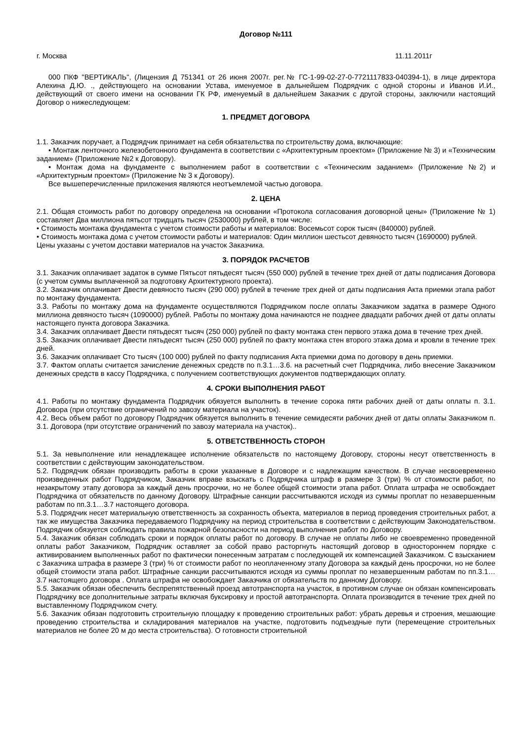Договор №111
г. Москва 11.11.2011г
000 ПКФ "ВЕРТИКАЛЬ", (Лицензия Д 751341 от 26 июня 2007г. рег.№ ГС-1-99-02-27-0-7721117833-040394-1), в лице директора Алехина Д.Ю. ., действующего на основании Устава, именуемое в дальнейшем Подрядчик с одной стороны и Иванов И.И., действующий от своего имени на основании ГК РФ, именуемый в дальнейшем Заказчик с другой стороны, заключили настоящий Договор о нижеследующем:
1. ПРЕДМЕТ ДОГОВОРА
1.1. Заказчик поручает, а Подрядчик принимает на себя обязательства по строительству дома, включающие:
• Монтаж ленточного железобетонного фундамента в соответствии с «Архитектурным проектом» (Приложение № 3) и «Техническим заданием» (Приложение №2 к Договору).
• Монтаж дома на фундаменте с выполнением работ в соответствии с «Техническим заданием» (Приложение №2) и «Архитектурным проектом» (Приложение № 3 к Договору).
Все вышеперечисленные приложения являются неотъемлемой частью договора.
2. ЦЕНА
2.1. Общая стоимость работ по договору определена на основании «Протокола согласования договорной цены» (Приложение № 1) составляет Два миллиона пятьсот тридцать тысяч (2530000) рублей, в том числе:
• Стоимость монтажа фундамента с учетом стоимости работы и материалов: Восемьсот сорок тысяч (840000) рублей.
• Стоимость монтажа дома с учетом стоимости работы и материалов: Один миллион шестьсот девяносто тысяч (1690000) рублей.
Цены указаны с учетом доставки материалов на участок Заказчика.
3. ПОРЯДОК РАСЧЕТОВ
3.1. Заказчик оплачивает задаток в сумме Пятьсот пятьдесят тысяч (550 000) рублей в течение трех дней от даты подписания Договора (с учетом суммы выплаченной за подготовку Архитектурного проекта).
3.2. Заказчик оплачивает Двести девяносто тысяч (290 000) рублей в течение трех дней от даты подписания Акта приемки этапа работ по монтажу фундамента.
3.3. Работы по монтажу дома на фундаменте осуществляются Подрядчиком после оплаты Заказчиком задатка в размере Одного миллиона девяносто тысяч (1090000) рублей. Работы по монтажу дома начинаются не позднее двадцати рабочих дней от даты оплаты настоящего пункта договора Заказчика.
3.4. Заказчик оплачивает Двести пятьдесят тысяч (250 000) рублей по факту монтажа стен первого этажа дома в течение трех дней.
3.5. Заказчик оплачивает Двести пятьдесят тысяч (250 000) рублей по факту монтажа стен второго этажа дома и кровли в течение трех дней.
3.6. Заказчик оплачивает Сто тысяч (100 000) рублей по факту подписания Акта приемки дома по договору в день приемки.
3.7. Фактом оплаты считается зачисление денежных средств по п.3.1…3.6. на расчетный счет Подрядчика, либо внесение Заказчиком денежных средств в кассу Подрядчика, с получением соответствующих документов подтверждающих оплату.
4. СРОКИ ВЫПОЛНЕНИЯ РАБОТ
4.1. Работы по монтажу фундамента Подрядчик обязуется выполнить в течение сорока пяти рабочих дней от даты оплаты п. 3.1. Договора (при отсутствие ограничений по завозу материала на участок).
4.2. Весь объем работ по договору Подрядчик обязуется выполнить в течение семидесяти рабочих дней от даты оплаты Заказчиком п. 3.1. Договора (при отсутствие ограничений по завозу материала на участок)..
5. ОТВЕТСТВЕННОСТЬ СТОРОН
5.1. За невыполнение или ненадлежащее исполнение обязательств по настоящему Договору, стороны несут ответственность в соответствии с действующим законодательством.
5.2. Подрядчик обязан производить работы в сроки указанные в Договоре и с надлежащим качеством. В случае несвоевременно произведенных работ Подрядчиком, Заказчик вправе взыскать с Подрядчика штраф в размере 3 (три) % от стоимости работ, по незакрытому этапу договора за каждый день просрочки, но не более общей стоимости этапа работ. Оплата штрафа не освобождает Подрядчика от обязательств по данному Договору. Штрафные санкции рассчитываются исходя из суммы проплат по незавершенным работам по пп.3.1…3.7 настоящего договора.
5.3. Подрядчик несет материальную ответственность за сохранность объекта, материалов в период проведения строительных работ, а так же имущества Заказчика передаваемого Подрядчику на период строительства в соответствии с действующим Законодательством. Подрядчик обязуется соблюдать правила пожарной безопасности на период выполнения работ по Договору.
5.4. Заказчик обязан соблюдать сроки и порядок оплаты работ по договору. В случае не оплаты либо не своевременно проведенной оплаты работ Заказчиком, Подрядчик оставляет за собой право расторгнуть настоящий договор в одностороннем порядке с активированием выполненных работ по фактически понесенным затратам с последующей их компенсацией Заказчиком. С взысканием с Заказчика штрафа в размере 3 (три) % от стоимости работ по неоплаченному этапу Договора за каждый день просрочки, но не более общей стоимости этапа работ. Штрафные санкции рассчитываются исходя из суммы проплат по незавершенным работам по пп.3.1…3.7 настоящего договора . Оплата штрафа не освобождает Заказчика от обязательств по данному Договору.
5.5. Заказчик обязан обеспечить беспрепятственный проезд автотранспорта на участок, в противном случае он обязан компенсировать Подрядчику все дополнительные затраты включая буксировку и простой автотранспорта. Оплата производится в течение трех дней по выставленному Подрядчиком счету.
5.6. Заказчик обязан подготовить строительную площадку к проведению строительных работ: убрать деревья и строения, мешающие проведению строительства и складирования материалов на участке, подготовить подъездные пути (перемещение строительных материалов не более 20 м до места строительства). О готовности строительной